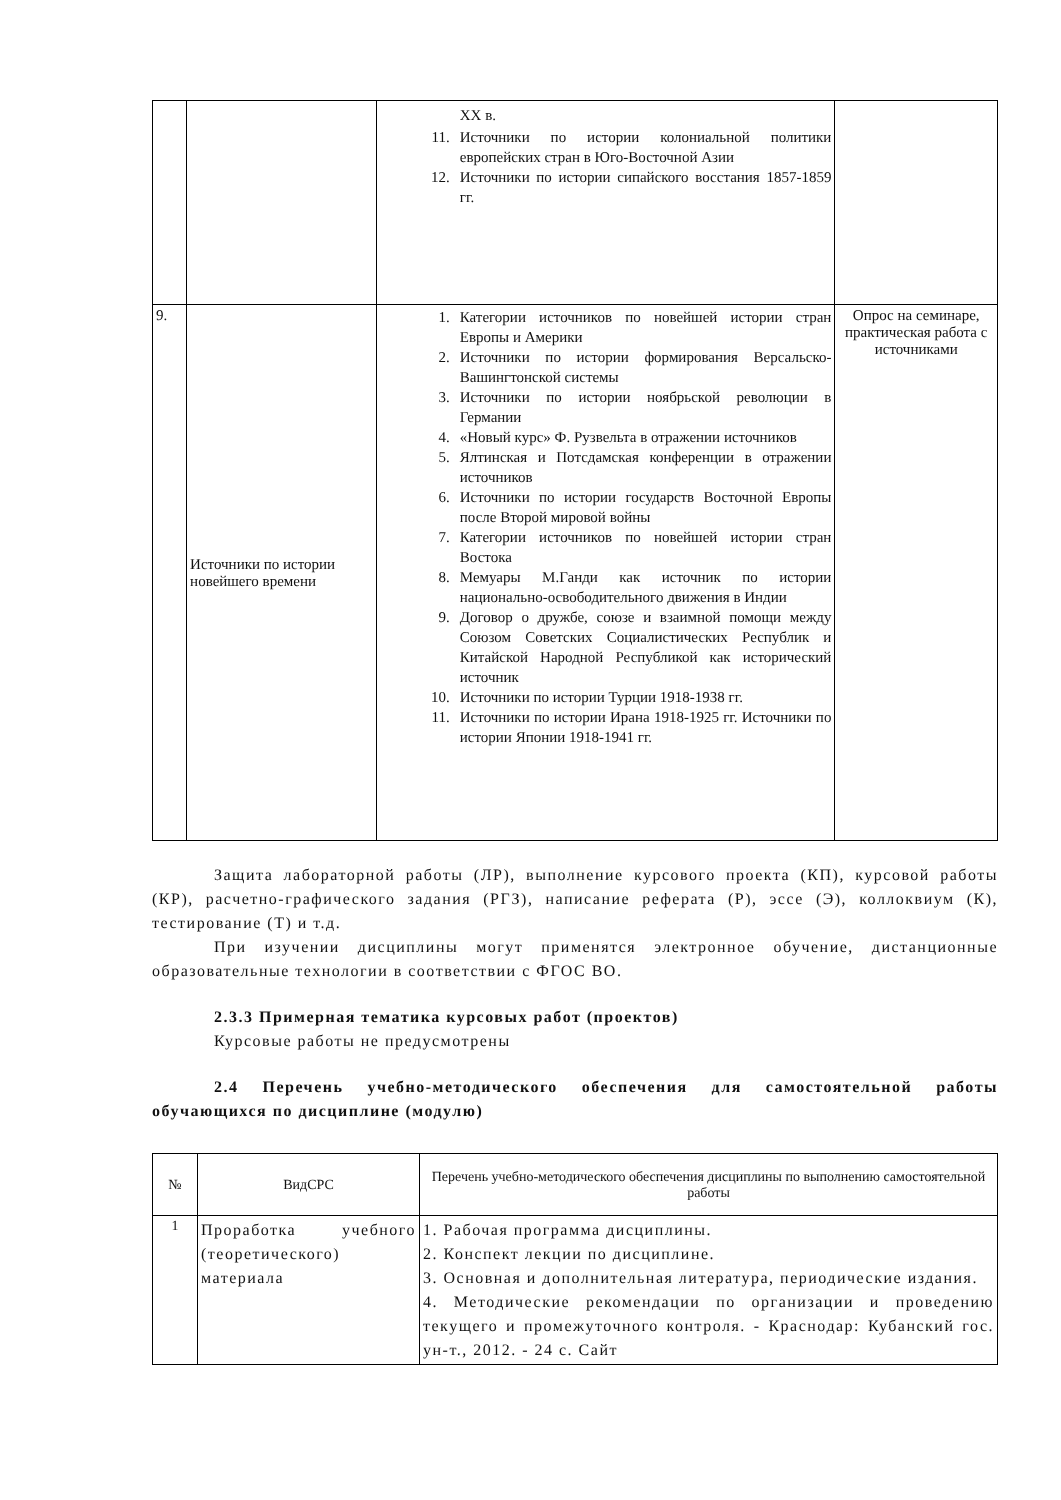| | | XX в. 11. Источники по истории колониальной политики европейских стран в Юго-Восточной Азии 12. Источники по истории сипайского восстания 1857-1859 гг. | |
| 9. | Источники по истории новейшего времени | 1. Категории источников по новейшей истории стран Европы и Америки 2. Источники по истории формирования Версальско-Вашингтонской системы 3. Источники по истории ноябрьской революции в Германии 4. «Новый курс» Ф. Рузвельта в отражении источников 5. Ялтинская и Потсдамская конференции в отражении источников 6. Источники по истории государств Восточной Европы после Второй мировой войны 7. Категории источников по новейшей истории стран Востока 8. Мемуары М.Ганди как источник по истории национально-освободительного движения в Индии 9. Договор о дружбе, союзе и взаимной помощи между Союзом Советских Социалистических Республик и Китайской Народной Республикой как исторический источник 10. Источники по истории Турции 1918-1938 гг. 11. Источники по истории Ирана 1918-1925 гг. Источники по истории Японии 1918-1941 гг. | Опрос на семинаре, практическая работа с источниками |
Защита лабораторной работы (ЛР), выполнение курсового проекта (КП), курсовой работы (КР), расчетно-графического задания (РГЗ), написание реферата (Р), эссе (Э), коллоквиум (К), тестирование (Т) и т.д.
При изучении дисциплины могут применятся электронное обучение, дистанционные образовательные технологии в соответствии с ФГОС ВО.
2.3.3 Примерная тематика курсовых работ (проектов)
Курсовые работы не предусмотрены
2.4 Перечень учебно-методического обеспечения для самостоятельной работы обучающихся по дисциплине (модулю)
| № | ВидСРС | Перечень учебно-методического обеспечения дисциплины по выполнению самостоятельной работы |
| --- | --- | --- |
| 1 | Проработка учебного (теоретического) материала | 1. Рабочая программа дисциплины. 2. Конспект лекции по дисциплине. 3. Основная и дополнительная литература, периодические издания. 4. Методические рекомендации по организации и проведению текущего и промежуточного контроля. - Краснодар: Кубанский гос. ун-т., 2012. - 24 с. Сайт |